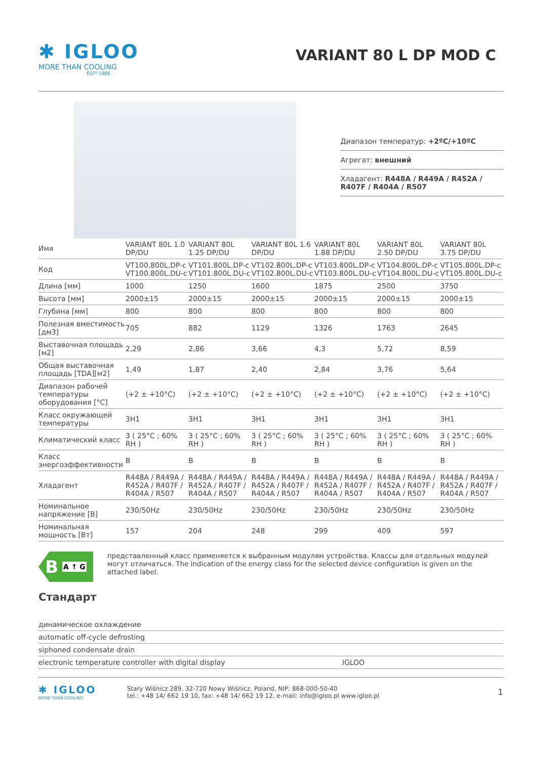✱ IGLOO
MORE THAN COOLING
ESTº 1986
VARIANT 80 L DP MOD C
Диапазон температур: +2ºC/+10ºC
Агрегат: внешний
Хладагент: R448A / R449A / R452A / R407F / R404A / R507
| Имя | VARIANT 80L 1.0 DP/DU | VARIANT 80L 1.25 DP/DU | VARIANT 80L 1.6 DP/DU | VARIANT 80L 1.88 DP/DU | VARIANT 80L 2.50 DP/DU | VARIANT 80L 3.75 DP/DU |
| Код | VT100.800L.DP-c VT100.800L.DU-c | VT101.800L.DP-c VT101.800L.DU-c | VT102.800L.DP-c VT102.800L.DU-c | VT103.800L.DP-c VT103.800L.DU-c | VT104.800L.DP-c VT104.800L.DU-c | VT105.800L.DP-c VT105.800L.DU-c |
| Длина [мм] | 1000 | 1250 | 1600 | 1875 | 2500 | 3750 |
| Высота [мм] | 2000±15 | 2000±15 | 2000±15 | 2000±15 | 2000±15 | 2000±15 |
| Глубина [мм] | 800 | 800 | 800 | 800 | 800 | 800 |
| Полезная вместимость [дм3] | 705 | 882 | 1129 | 1326 | 1763 | 2645 |
| Выставочная площадь [м2] | 2,29 | 2,86 | 3,66 | 4,3 | 5,72 | 8,59 |
| Общая выставочная площадь [TDA][м2] | 1,49 | 1,87 | 2,40 | 2,84 | 3,76 | 5,64 |
| Диапазон рабочей температуры оборудования [°C] | (+2 ± +10°C) | (+2 ± +10°C) | (+2 ± +10°C) | (+2 ± +10°C) | (+2 ± +10°C) | (+2 ± +10°C) |
| Класс окружающей температуры | 3H1 | 3H1 | 3H1 | 3H1 | 3H1 | 3H1 |
| Климатический класс | 3 ( 25°C ; 60% RH ) | 3 ( 25°C ; 60% RH ) | 3 ( 25°C ; 60% RH ) | 3 ( 25°C ; 60% RH ) | 3 ( 25°C ; 60% RH ) | 3 ( 25°C ; 60% RH ) |
| Класс энергоэффективности | B | B | B | B | B | B |
| Хладагент | R448A / R449A / R452A / R407F / R404A / R507 | R448A / R449A / R452A / R407F / R404A / R507 | R448A / R449A / R452A / R407F / R404A / R507 | R448A / R449A / R452A / R407F / R404A / R507 | R448A / R449A / R452A / R407F / R404A / R507 | R448A / R449A / R452A / R407F / R404A / R507 |
| Номинальное напряжение [В] | 230/50Hz | 230/50Hz | 230/50Hz | 230/50Hz | 230/50Hz | 230/50Hz |
| Номинальная мощность [Вт] | 157 | 204 | 248 | 299 | 409 | 597 |
B A ↑ G
представленный класс применяется к выбранным модулям устройства. Классы для отдельных модулей могут отличаться. The indication of the energy class for the selected device configuration is given on the attached label.
Стандарт
динамическое охлаждение
automatic off-cycle defrosting
siphoned condensate drain
electronic temperature controller with digital display IGLOO
✱ IGLOO
MORE THAN COOLING
Stary Wiśnicz 289, 32-720 Nowy Wiśnicz, Poland, NIP: 868-000-50-40
tel.: +48 14/ 662 19 10, fax: +48 14/ 662 19 12, e-mail: info@igloo.pl www.igloo.pl
1